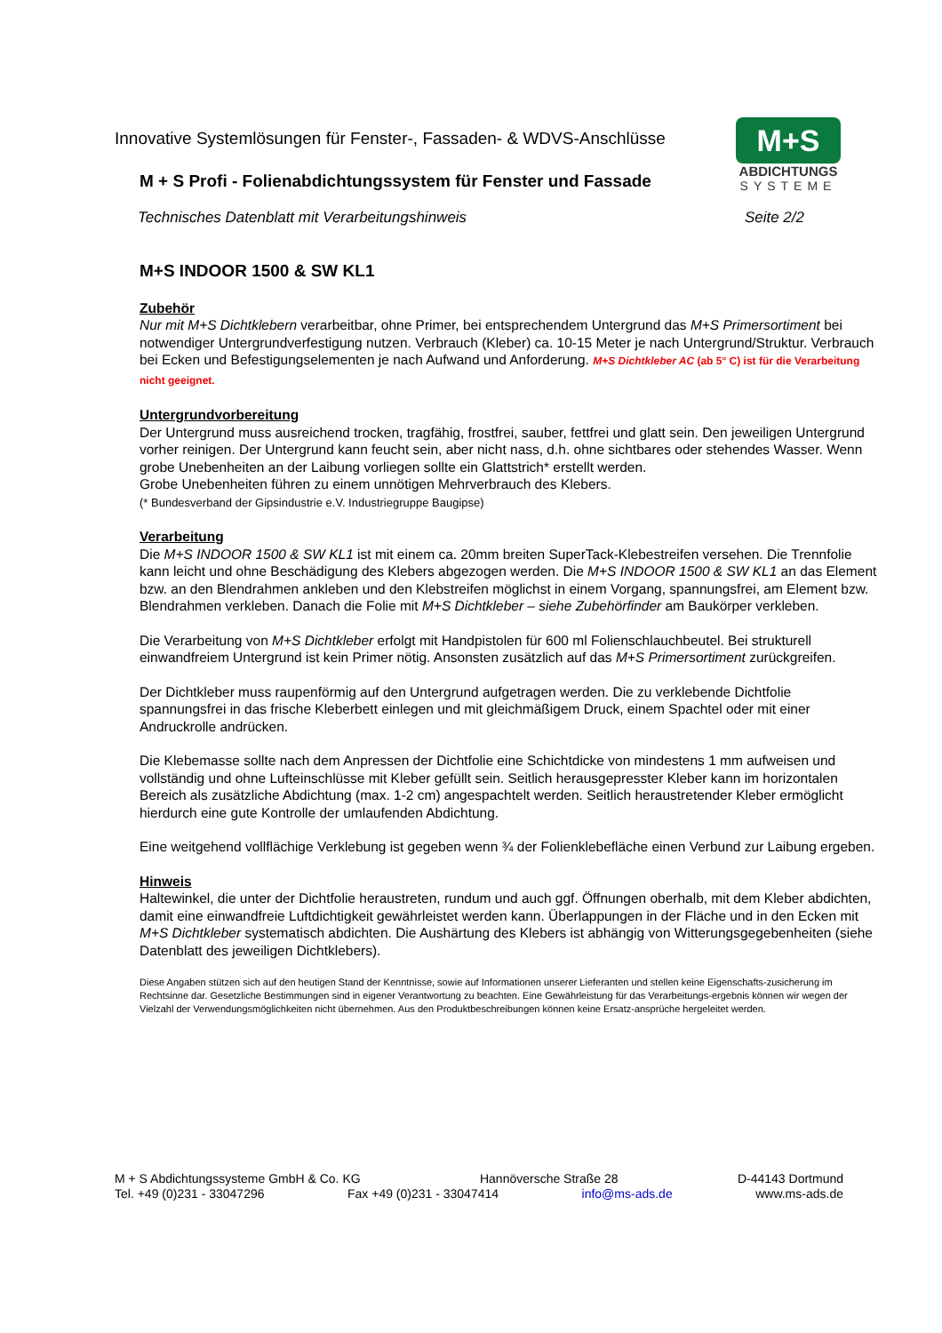Innovative Systemlösungen für Fenster-, Fassaden- & WDVS-Anschlüsse
M + S Profi - Folienabdichtungssystem für Fenster und Fassade
Technisches Datenblatt mit Verarbeitungshinweis Seite 2/2
M+S
ABDICHTUNGS
SYSTEME
M+S INDOOR 1500 & SW KL1
Zubehör
Nur mit M+S Dichtklebern verarbeitbar, ohne Primer, bei entsprechendem Untergrund das M+S Primersortiment bei notwendiger Untergrundverfestigung nutzen. Verbrauch (Kleber) ca. 10-15 Meter je nach Untergrund/Struktur. Verbrauch bei Ecken und Befestigungselementen je nach Aufwand und Anforderung. M+S Dichtkleber AC (ab 5° C) ist für die Verarbeitung nicht geeignet.
Untergrundvorbereitung
Der Untergrund muss ausreichend trocken, tragfähig, frostfrei, sauber, fettfrei und glatt sein. Den jeweiligen Untergrund vorher reinigen. Der Untergrund kann feucht sein, aber nicht nass, d.h. ohne sichtbares oder stehendes Wasser. Wenn grobe Unebenheiten an der Laibung vorliegen sollte ein Glattstrich* erstellt werden.
Grobe Unebenheiten führen zu einem unnötigen Mehrverbrauch des Klebers.
(* Bundesverband der Gipsindustrie e.V. Industriegruppe Baugipse)
Verarbeitung
Die M+S INDOOR 1500 & SW KL1 ist mit einem ca. 20mm breiten SuperTack-Klebestreifen versehen. Die Trennfolie kann leicht und ohne Beschädigung des Klebers abgezogen werden. Die M+S INDOOR 1500 & SW KL1 an das Element bzw. an den Blendrahmen ankleben und den Klebstreifen möglichst in einem Vorgang, spannungsfrei, am Element bzw. Blendrahmen verkleben. Danach die Folie mit M+S Dichtkleber – siehe Zubehörfinder am Baukörper verkleben.
Die Verarbeitung von M+S Dichtkleber erfolgt mit Handpistolen für 600 ml Folienschlauchbeutel. Bei strukturell einwandfreiem Untergrund ist kein Primer nötig. Ansonsten zusätzlich auf das M+S Primersortiment zurückgreifen.
Der Dichtkleber muss raupenförmig auf den Untergrund aufgetragen werden. Die zu verklebende Dichtfolie spannungsfrei in das frische Kleberbett einlegen und mit gleichmäßigem Druck, einem Spachtel oder mit einer Andruckrolle andrücken.
Die Klebemasse sollte nach dem Anpressen der Dichtfolie eine Schichtdicke von mindestens 1 mm aufweisen und vollständig und ohne Lufteinschlüsse mit Kleber gefüllt sein. Seitlich herausgepresster Kleber kann im horizontalen Bereich als zusätzliche Abdichtung (max. 1-2 cm) angespachtelt werden. Seitlich heraustretender Kleber ermöglicht hierdurch eine gute Kontrolle der umlaufenden Abdichtung.
Eine weitgehend vollflächige Verklebung ist gegeben wenn ¾ der Folienklebefläche einen Verbund zur Laibung ergeben.
Hinweis
Haltewinkel, die unter der Dichtfolie heraustreten, rundum und auch ggf. Öffnungen oberhalb, mit dem Kleber abdichten, damit eine einwandfreie Luftdichtigkeit gewährleistet werden kann. Überlappungen in der Fläche und in den Ecken mit M+S Dichtkleber systematisch abdichten. Die Aushärtung des Klebers ist abhängig von Witterungsgegebenheiten (siehe Datenblatt des jeweiligen Dichtklebers).
Diese Angaben stützen sich auf den heutigen Stand der Kenntnisse, sowie auf Informationen unserer Lieferanten und stellen keine Eigenschafts-zusicherung im Rechtsinne dar. Gesetzliche Bestimmungen sind in eigener Verantwortung zu beachten. Eine Gewährleistung für das Verarbeitungs-ergebnis können wir wegen der Vielzahl der Verwendungsmöglichkeiten nicht übernehmen. Aus den Produktbeschreibungen können keine Ersatz-ansprüche hergeleitet werden.
M + S Abdichtungssysteme GmbH & Co. KG Hannöversche Straße 28 D-44143 Dortmund
Tel. +49 (0)231 - 33047296 Fax +49 (0)231 - 33047414 info@ms-ads.de www.ms-ads.de